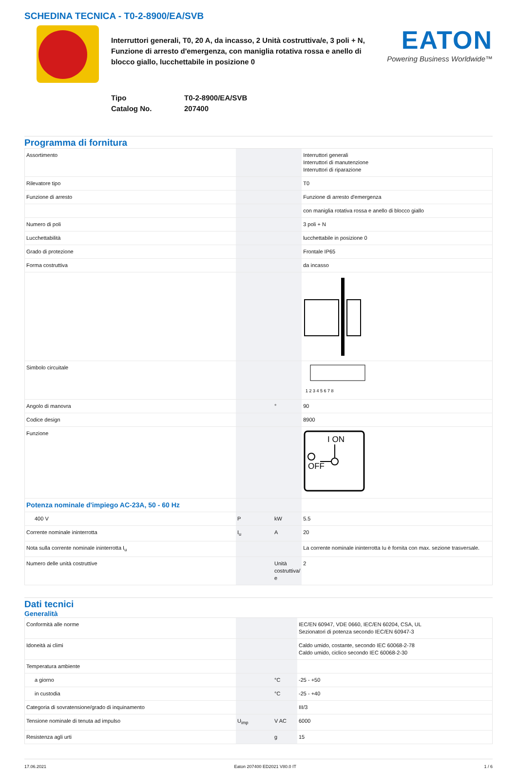SCHEDINA TECNICA - T0-2-8900/EA/SVB
Interruttori generali, T0, 20 A, da incasso, 2 Unità costruttiva/e, 3 poli + N, Funzione di arresto d'emergenza, con maniglia rotativa rossa e anello di blocco giallo, lucchettabile in posizione 0
EATON
Powering Business Worldwide™
Tipo
Catalog No.
T0-2-8900/EA/SVB
207400
Programma di fornitura
| Assortimento | | | Interruttori generali Interruttori di manutenzione Interruttori di riparazione |
| Rilevatore tipo | | | T0 |
| Funzione di arresto | | | Funzione di arresto d'emergenza |
| | | | con maniglia rotativa rossa e anello di blocco giallo |
| Numero di poli | | | 3 poli + N |
| Lucchettabilità | | | lucchettabile in posizione 0 |
| Grado di protezione | | | Frontale IP65 |
| Forma costruttiva | | | da incasso |
| Simbolo circuitale | | | 1 2 3 4 5 6 7 8 |
| Angolo di manovra | | ° | 90 |
| Codice design | | | 8900 |
| Funzione | | | I ON OFF |
| Potenza nominale d'impiego AC-23A, 50 - 60 Hz | | | |
| 400 V | P | kW | 5.5 |
| Corrente nominale ininterrotta | I<sub>u</sub> | A | 20 |
| Nota sulla corrente nominale ininterrotta I<sub>u</sub> | | | La corrente nominale ininterrotta Iu è fornita con max. sezione trasversale. |
| Numero delle unità costruttive | | Unità costruttiva/ e | 2 |
Dati tecnici
Generalità
| Conformità alle norme | | | IEC/EN 60947, VDE 0660, IEC/EN 60204, CSA, UL Sezionatori di potenza secondo IEC/EN 60947-3 |
| Idoneità ai climi | | | Caldo umido, costante, secondo IEC 60068-2-78 Caldo umido, ciclico secondo IEC 60068-2-30 |
| Temperatura ambiente | | | |
| a giorno | | °C | -25 - +50 |
| in custodia | | °C | -25 - +40 |
| Categoria di sovratensione/grado di inquinamento | | | III/3 |
| Tensione nominale di tenuta ad impulso | U<sub>imp</sub> | V AC | 6000 |
| Resistenza agli urti | | g | 15 |
17.06.2021 Eaton 207400 ED2021 V80.0 IT 1 / 6